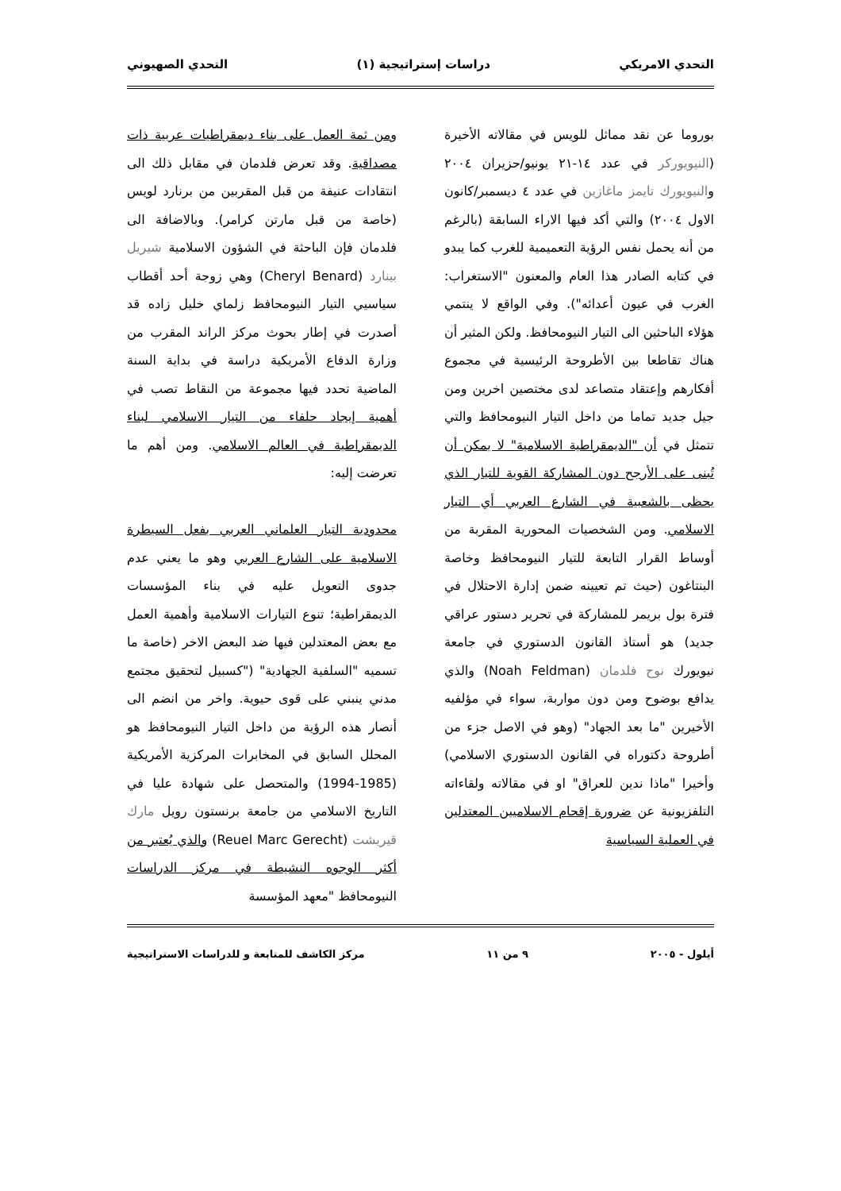التحدي الامريكي دراسات إستراتيجية (١) التحدي الصهيوني
بوروما عن نقد مماثل للويس في مقالاته الأخيرة (النيويوركر في عدد ١٤-٢١ يونيو/حزيران ٢٠٠٤ والنيويورك تايمز ماغازين في عدد ٤ ديسمبر/كانون الاول ٢٠٠٤) والتي أكد فيها الاراء السابقة (بالرغم من أنه يحمل نفس الرؤية التعميمية للغرب كما يبدو في كتابه الصادر هذا العام والمعنون "الاستغراب: الغرب في عيون أعدائه"). وفي الواقع لا ينتمي هؤلاء الباحثين الى التيار النيومحافظ. ولكن المثير أن هناك تقاطعا بين الأطروحة الرئيسية في مجموع أفكارهم وإعتقاد متصاعد لدى مختصين اخرين ومن جيل جديد تماما من داخل التيار النيومحافظ والتي تتمثل في أن "الديمقراطية الاسلامية" لا يمكن أن تُبنى على الأرجح دون المشاركة القوية للتيار الذي يحظى بالشعبية في الشارع العربي أي التيار الاسلامي. ومن الشخصيات المحورية المقربة من أوساط القرار التابعة للتيار النيومحافظ وخاصة البنتاغون (حيث تم تعيينه ضمن إدارة الاحتلال في فترة بول بريمر للمشاركة في تحرير دستور عراقي جديد) هو أستاذ القانون الدستوري في جامعة نيويورك نوح فلدمان (Noah Feldman) والذي يدافع بوضوح ومن دون مواربة، سواء في مؤلفيه الأخيرين "ما بعد الجهاد" (وهو في الاصل جزء من أطروحة دكتوراه في القانون الدستوري الاسلامي) وأخيرا "ماذا ندين للعراق" او في مقالاته ولقاءاته التلفزيونية عن ضرورة إقحام الاسلاميين المعتدلين في العملية السياسية
ومن ثمة العمل على بناء ديمقراطيات عربية ذات مصداقية. وقد تعرض فلدمان في مقابل ذلك الى انتقادات عنيفة من قبل المقربين من برنارد لويس (خاصة من قبل مارتن كرامر). وبالاضافة الى فلدمان فإن الباحثة في الشؤون الاسلامية شيريل بينارد (Cheryl Benard) وهي زوجة أحد أقطاب سياسيي التيار النيومحافظ زلماي خليل زاده قد أصدرت في إطار بحوث مركز الراند المقرب من وزارة الدفاع الأمريكية دراسة في بداية السنة الماضية تحدد فيها مجموعة من النقاط تصب في أهمية إيجاد حلفاء من التيار الاسلامي لبناء الديمقراطية في العالم الاسلامي. ومن أهم ما تعرضت إليه:
محدودية التيار العلماني العربي بفعل السيطرة الاسلامية على الشارع العربي وهو ما يعني عدم جدوى التعويل عليه في بناء المؤسسات الديمقراطية؛ تنوع التيارات الاسلامية وأهمية العمل مع بعض المعتدلين فيها ضد البعض الاخر (خاصة ما تسميه "السلفية الجهادية" ("كسبيل لتحقيق مجتمع مدني ينبني على قوى حيوية. واخر من انضم الى أنصار هذه الرؤية من داخل التيار النيومحافظ هو المحلل السابق في المخابرات المركزية الأمريكية (1985-1994) والمتحصل على شهادة عليا في التاريخ الاسلامي من جامعة برنستون رويل مارك قيريشت (Reuel Marc Gerecht) والذي يُعتبر من أكثر الوجوه النشيطة في مركز الدراسات النيومحافظ "معهد المؤسسة
أيلول - ٢٠٠٥ ٩ من ١١ مركز الكاشف للمتابعة و للدراسات الاستراتيجية